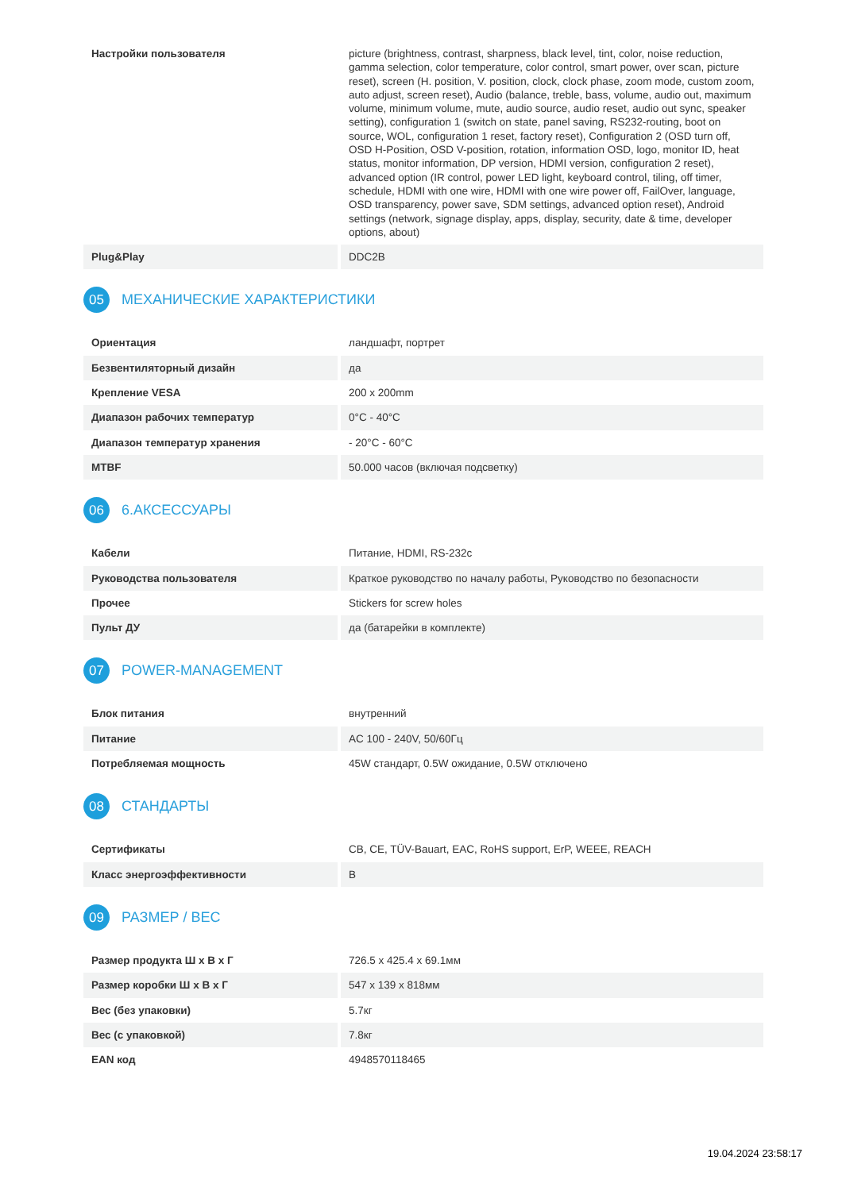| Настройки пользователя | picture (brightness, contrast, sharpness, black level, tint, color, noise reduction, gamma selection, color temperature, color control, smart power, over scan, picture reset), screen (H. position, V. position, clock, clock phase, zoom mode, custom zoom, auto adjust, screen reset), Audio (balance, treble, bass, volume, audio out, maximum volume, minimum volume, mute, audio source, audio reset, audio out sync, speaker setting), configuration 1 (switch on state, panel saving, RS232-routing, boot on source, WOL, configuration 1 reset, factory reset), Configuration 2 (OSD turn off, OSD H-Position, OSD V-position, rotation, information OSD, logo, monitor ID, heat status, monitor information, DP version, HDMI version, configuration 2 reset), advanced option (IR control, power LED light, keyboard control, tiling, off timer, schedule, HDMI with one wire, HDMI with one wire power off, FailOver, language, OSD transparency, power save, SDM settings, advanced option reset), Android settings (network, signage display, apps, display, security, date & time, developer options, about) |
| Plug&Play | DDC2B |
05 МЕХАНИЧЕСКИЕ ХАРАКТЕРИСТИКИ
| Ориентация | ландшафт, портрет |
| Безвентиляторный дизайн | да |
| Крепление VESA | 200 x 200mm |
| Диапазон рабочих температур | 0°C - 40°C |
| Диапазон температур хранения | - 20°C - 60°C |
| MTBF | 50.000 часов (включая подсветку) |
06 6.АКСЕССУАРЫ
| Кабели | Питание, HDMI, RS-232c |
| Руководства пользователя | Краткое руководство по началу работы, Руководство по безопасности |
| Прочее | Stickers for screw holes |
| Пульт ДУ | да (батарейки в комплекте) |
07 POWER-MANAGEMENT
| Блок питания | внутренний |
| Питание | AC 100 - 240V, 50/60Гц |
| Потребляемая мощность | 45W стандарт, 0.5W ожидание, 0.5W отключено |
08 СТАНДАРТЫ
| Сертификаты | CB, CE, TÜV-Bauart, EAC, RoHS support, ErP, WEEE, REACH |
| Класс энергоэффективности | B |
09 РАЗМЕР / ВЕС
| Размер продукта Ш x В x Г | 726.5 x 425.4 x 69.1мм |
| Размер коробки Ш x В x Г | 547 x 139 x 818мм |
| Вес (без упаковки) | 5.7кг |
| Вес (с упаковкой) | 7.8кг |
| EAN код | 4948570118465 |
19.04.2024 23:58:17